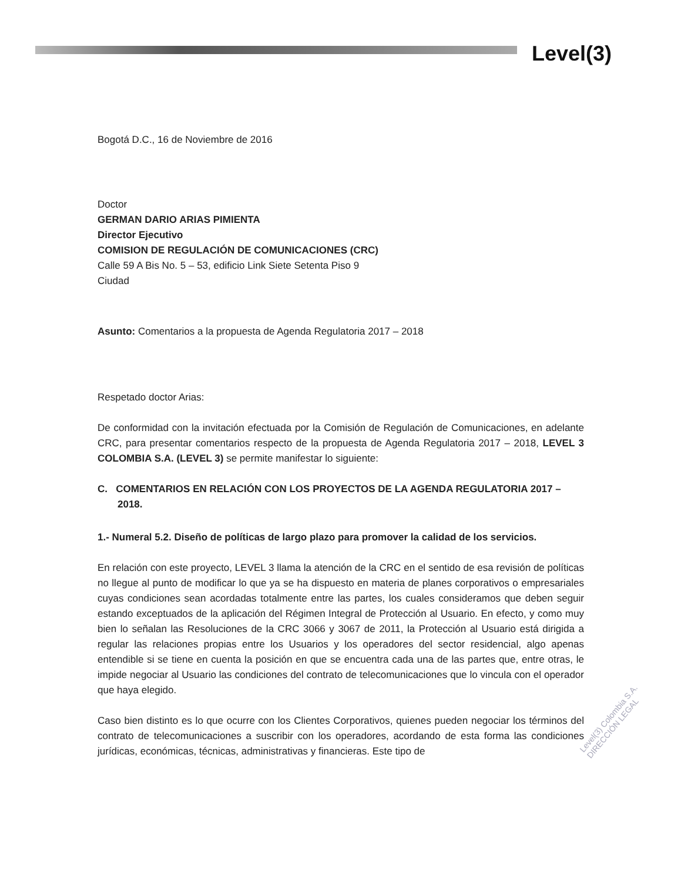Level(3)
Bogotá D.C., 16 de Noviembre de 2016
Doctor
GERMAN DARIO ARIAS PIMIENTA
Director Ejecutivo
COMISION DE REGULACIÓN DE COMUNICACIONES (CRC)
Calle 59 A Bis No. 5 – 53, edificio Link Siete Setenta Piso 9
Ciudad
Asunto: Comentarios a la propuesta de Agenda Regulatoria 2017 – 2018
Respetado doctor Arias:
De conformidad con la invitación efectuada por la Comisión de Regulación de Comunicaciones, en adelante CRC, para presentar comentarios respecto de la propuesta de Agenda Regulatoria 2017 – 2018, LEVEL 3 COLOMBIA S.A. (LEVEL 3) se permite manifestar lo siguiente:
C. COMENTARIOS EN RELACIÓN CON LOS PROYECTOS DE LA AGENDA REGULATORIA 2017 – 2018.
1.- Numeral 5.2. Diseño de políticas de largo plazo para promover la calidad de los servicios.
En relación con este proyecto, LEVEL 3 llama la atención de la CRC en el sentido de esa revisión de políticas no llegue al punto de modificar lo que ya se ha dispuesto en materia de planes corporativos o empresariales cuyas condiciones sean acordadas totalmente entre las partes, los cuales consideramos que deben seguir estando exceptuados de la aplicación del Régimen Integral de Protección al Usuario. En efecto, y como muy bien lo señalan las Resoluciones de la CRC 3066 y 3067 de 2011, la Protección al Usuario está dirigida a regular las relaciones propias entre los Usuarios y los operadores del sector residencial, algo apenas entendible si se tiene en cuenta la posición en que se encuentra cada una de las partes que, entre otras, le impide negociar al Usuario las condiciones del contrato de telecomunicaciones que lo vincula con el operador que haya elegido.
Caso bien distinto es lo que ocurre con los Clientes Corporativos, quienes pueden negociar los términos del contrato de telecomunicaciones a suscribir con los operadores, acordando de esta forma las condiciones jurídicas, económicas, técnicas, administrativas y financieras. Este tipo de
Level(3) Colombia S.A. DIRECCIÓN LEGAL